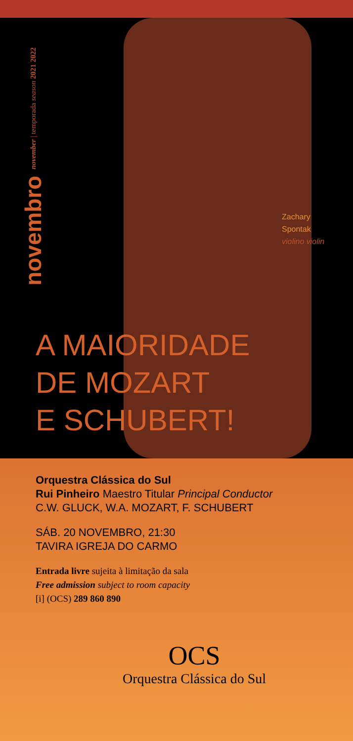novembro november | temporada season 2021 2022
Zachary
Spontak
violino violin
A MAIORIDADE
DE MOZART
E SCHUBERT!
Orquestra Clássica do Sul
Rui Pinheiro Maestro Titular Principal Conductor
C.W. GLUCK, W.A. MOZART, F. SCHUBERT
SÁB. 20 NOVEMBRO, 21:30
TAVIRA IGREJA DO CARMO
Entrada livre sujeita à limitação da sala
Free admission subject to room capacity
[i] (OCS) 289 860 890
OCS
Orquestra Clássica do Sul